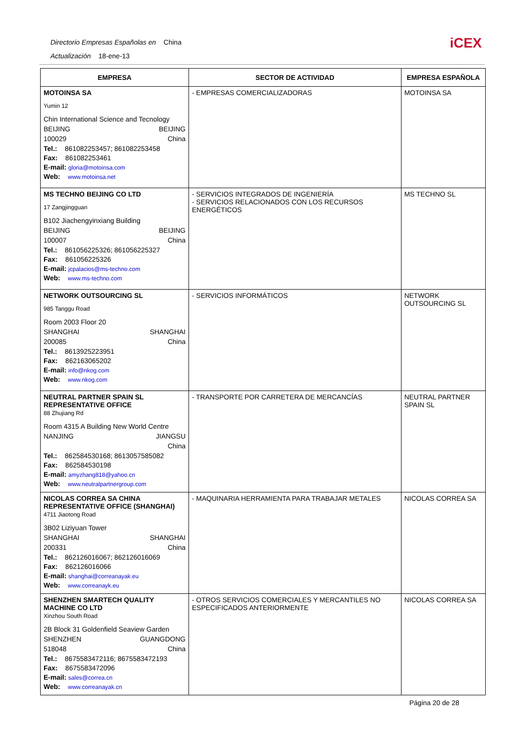Directorio Empresas Españolas en China
Actualización 18-ene-13
iCEX
| EMPRESA | SECTOR DE ACTIVIDAD | EMPRESA ESPAÑOLA |
| --- | --- | --- |
| MOTOINSA SA Yumin 12 Chin International Science and Tecnology BEIJING BEIJING 100029 China Tel.: 861082253457; 861082253458 Fax: 861082253461 E-mail: gloria@motoinsa.com Web: www.motoinsa.net | - EMPRESAS COMERCIALIZADORAS | MOTOINSA SA |
| MS TECHNO BEIJING CO LTD 17 Zangjingguan B102 Jiachengyinxiang Building BEIJING BEIJING 100007 China Tel.: 861056225326; 861056225327 Fax: 861056225326 E-mail: jcpalacios@ms-techno.com Web: www.ms-techno.com | - SERVICIOS INTEGRADOS DE INGENIERÍA - SERVICIOS RELACIONADOS CON LOS RECURSOS ENERGÉTICOS | MS TECHNO SL |
| NETWORK OUTSOURCING SL 985 Tanggu Road Room 2003 Floor 20 SHANGHAI SHANGHAI 200085 China Tel.: 8613925223951 Fax: 862163065202 E-mail: info@nkog.com Web: www.nkog.com | - SERVICIOS INFORMÁTICOS | NETWORK OUTSOURCING SL |
| NEUTRAL PARTNER SPAIN SL REPRESENTATIVE OFFICE 88 Zhujiang Rd Room 4315 A Building New World Centre NANJING JIANGSU China Tel.: 862584530168; 8613057585082 Fax: 862584530198 E-mail: amyzhang818@yahoo.cn Web: www.neutralpartnergroup.com | - TRANSPORTE POR CARRETERA DE MERCANCÍAS | NEUTRAL PARTNER SPAIN SL |
| NICOLAS CORREA SA CHINA REPRESENTATIVE OFFICE (SHANGHAI) 4711 Jiaotong Road 3B02 Liziyuan Tower SHANGHAI SHANGHAI 200331 China Tel.: 862126016067; 862126016069 Fax: 862126016066 E-mail: shanghai@correanayak.eu Web: www.correanayk.eu | - MAQUINARIA HERRAMIENTA PARA TRABAJAR METALES | NICOLAS CORREA SA |
| SHENZHEN SMARTECH QUALITY MACHINE CO LTD Xinzhou South Road 2B Block 31 Goldenfield Seaview Garden SHENZHEN GUANGDONG 518048 China Tel.: 8675583472116; 8675583472193 Fax: 8675583472096 E-mail: sales@correa.cn Web: www.correanayak.cn | - OTROS SERVICIOS COMERCIALES Y MERCANTILES NO ESPECIFICADOS ANTERIORMENTE | NICOLAS CORREA SA |
Página 20 de 28